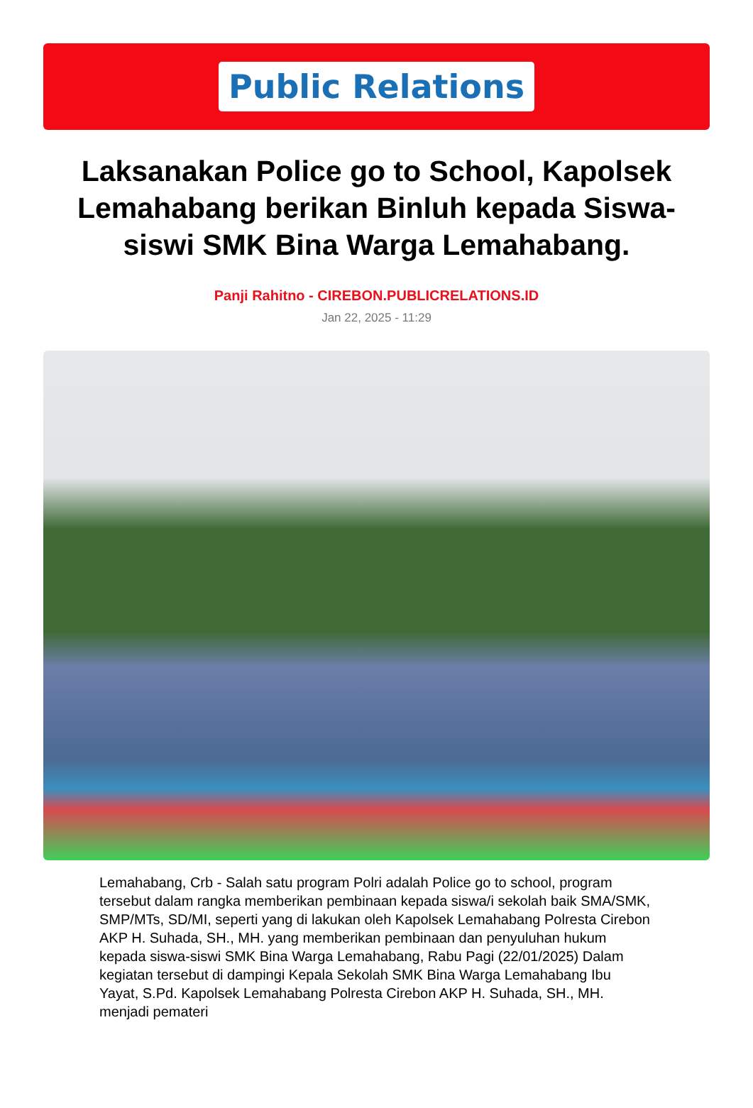Public Relations
Laksanakan Police go to School, Kapolsek Lemahabang berikan Binluh kepada Siswa-siswi SMK Bina Warga Lemahabang.
Panji Rahitno - CIREBON.PUBLICRELATIONS.ID
Jan 22, 2025 - 11:29
Lemahabang, Crb - Salah satu program Polri adalah Police go to school, program tersebut dalam rangka memberikan pembinaan kepada siswa/i sekolah baik SMA/SMK, SMP/MTs, SD/MI, seperti yang di lakukan oleh Kapolsek Lemahabang Polresta Cirebon AKP H. Suhada, SH., MH. yang memberikan pembinaan dan penyuluhan hukum kepada siswa-siswi SMK Bina Warga Lemahabang, Rabu Pagi (22/01/2025) Dalam kegiatan tersebut di dampingi Kepala Sekolah SMK Bina Warga Lemahabang Ibu Yayat, S.Pd. Kapolsek Lemahabang Polresta Cirebon AKP H. Suhada, SH., MH. menjadi pemateri